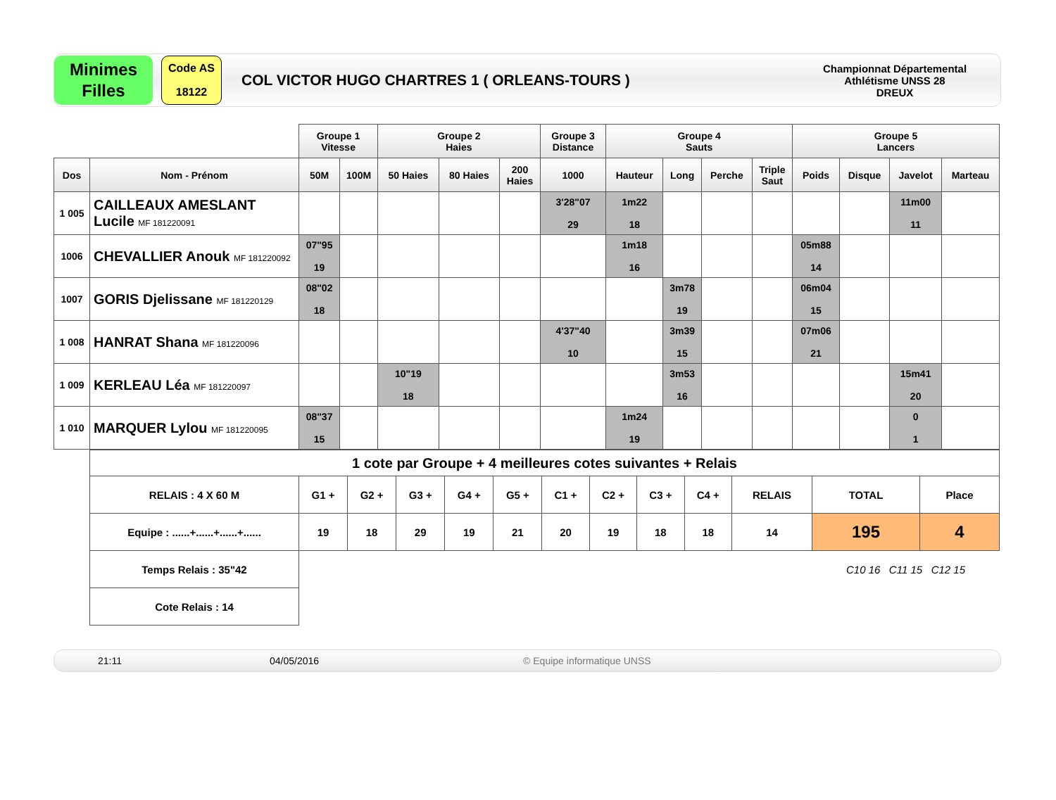Minimes
Filles
Code AS
18122
COL VICTOR HUGO CHARTRES 1 ( ORLEANS-TOURS )
Championnat Départemental
Athlétisme UNSS 28
DREUX
| | | Groupe 1 Vitesse | | Groupe 2 Haies | | | Groupe 3 Distance | Groupe 4 Sauts | | | | Groupe 5 Lancers | | | |
| Dos | Nom - Prénom | 50M | 100M | 50 Haies | 80 Haies | 200 Haies | 1000 | Hauteur | Long | Perche | Triple Saut | Poids | Disque | Javelot | Marteau |
| 1 005 | CAILLEAUX AMESLANT Lucile MF 181220091 | | | | | | 3'28"07 29 | 1m22 18 | | | | | | 11m00 11 | |
| 1006 | CHEVALLIER Anouk MF 181220092 | 07"95 19 | | | | | | 1m18 16 | | | | 05m88 14 | | | |
| 1007 | GORIS Djelissane MF 181220129 | 08"02 18 | | | | | | | 3m78 19 | | | 06m04 15 | | | |
| 1 008 | HANRAT Shana MF 181220096 | | | | | | 4'37"40 10 | | 3m39 15 | | | 07m06 21 | | | |
| 1 009 | KERLEAU Léa MF 181220097 | | | 10"19 18 | | | | | 3m53 16 | | | | | 15m41 20 | |
| 1 010 | MARQUER Lylou MF 181220095 | 08"37 15 | | | | | | 1m24 19 | | | | | | 0 1 | |
| 1 cote par Groupe + 4 meilleures cotes suivantes + Relais | | | | | | | | | | | | |
| RELAIS : 4 X 60 M | G1 + | G2 + | G3 + | G4 + | G5 + | C1 + | C2 + | C3 + | C4 + | RELAIS | TOTAL | Place |
| Equipe : ......+......+......+...... | 19 | 18 | 29 | 19 | 21 | 20 | 19 | 18 | 18 | 14 | 195 | 4 |
| Temps Relais : 35"42 | | | | | | | | | | | C10 16 C11 15 C12 15 | |
| Cote Relais : 14 | | | | | | | | | | | | |
21:11 04/05/2016 © Equipe informatique UNSS